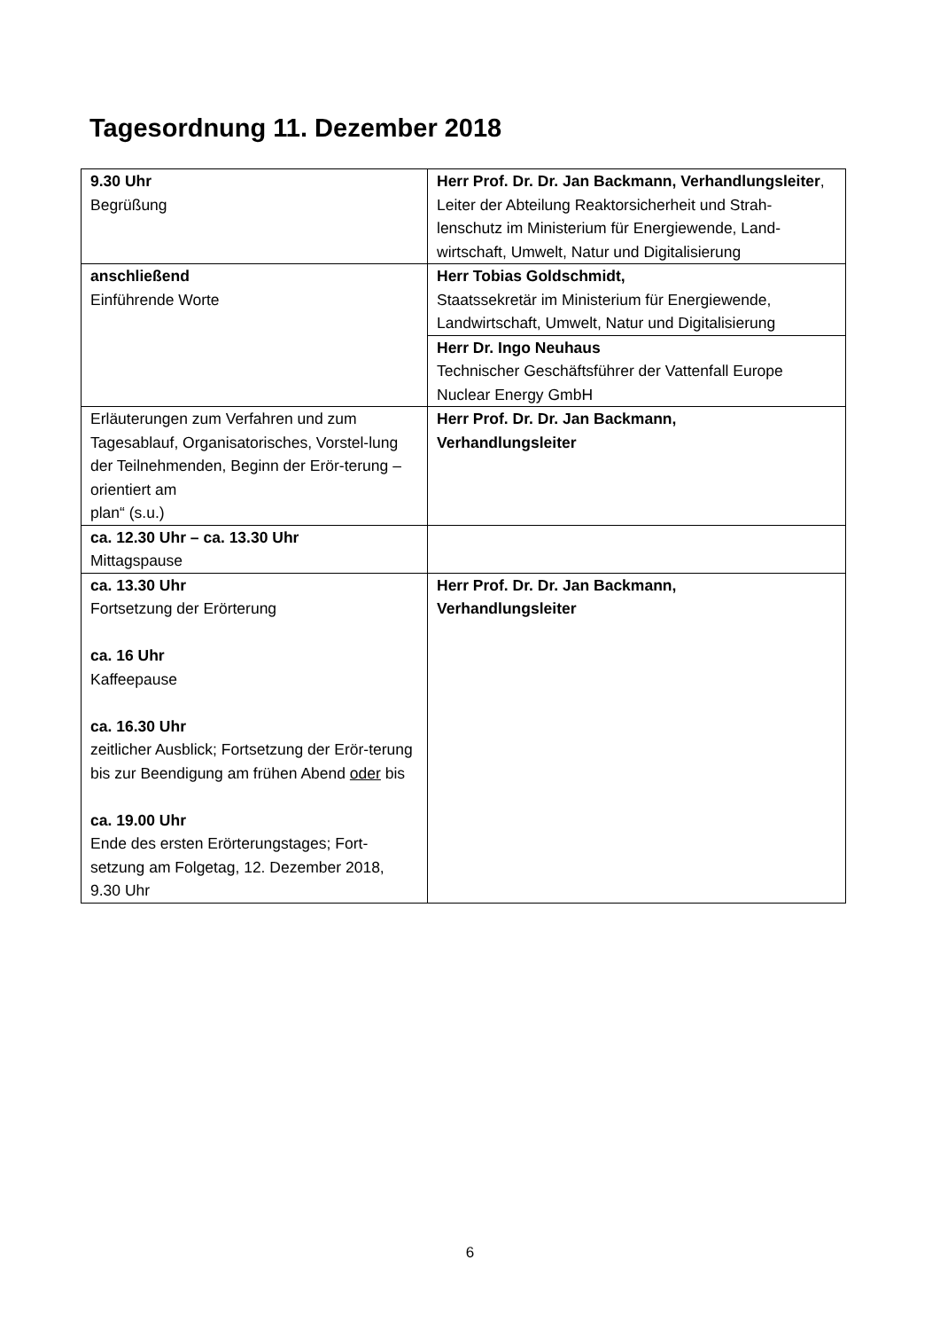Tagesordnung 11. Dezember 2018
| 9.30 Uhr Begrüßung | Herr Prof. Dr. Dr. Jan Backmann, Verhandlungsleiter , Leiter der Abteilung Reaktorsicherheit und Strah-lenschutz im Ministerium für Energiewende, Land-wirtschaft, Umwelt, Natur und Digitalisierung |
| anschließend Einführende Worte | Herr Tobias Goldschmidt, Staatssekretär im Ministerium für Energiewende, Landwirtschaft, Umwelt, Natur und Digitalisierung |
| | Herr Dr. Ingo Neuhaus Technischer Geschäftsführer der Vattenfall Europe Nuclear Energy GmbH |
| Erläuterungen zum Verfahren und zum Tagesablauf, Organisatorisches, Vorstel-lung der Teilnehmenden, Beginn der Erör-terung – orientiert am plan“ (s.u.) | Herr Prof. Dr. Dr. Jan Backmann, Verhandlungsleiter |
| ca. 12.30 Uhr – ca. 13.30 Uhr Mittagspause | |
| ca. 13.30 Uhr Fortsetzung der Erörterung ca. 16 Uhr Kaffeepause ca. 16.30 Uhr zeitlicher Ausblick; Fortsetzung der Erör-terung bis zur Beendigung am frühen Abend oder bis ca. 19.00 Uhr Ende des ersten Erörterungstages; Fort-setzung am Folgetag, 12. Dezember 2018, 9.30 Uhr | Herr Prof. Dr. Dr. Jan Backmann, Verhandlungsleiter |
6